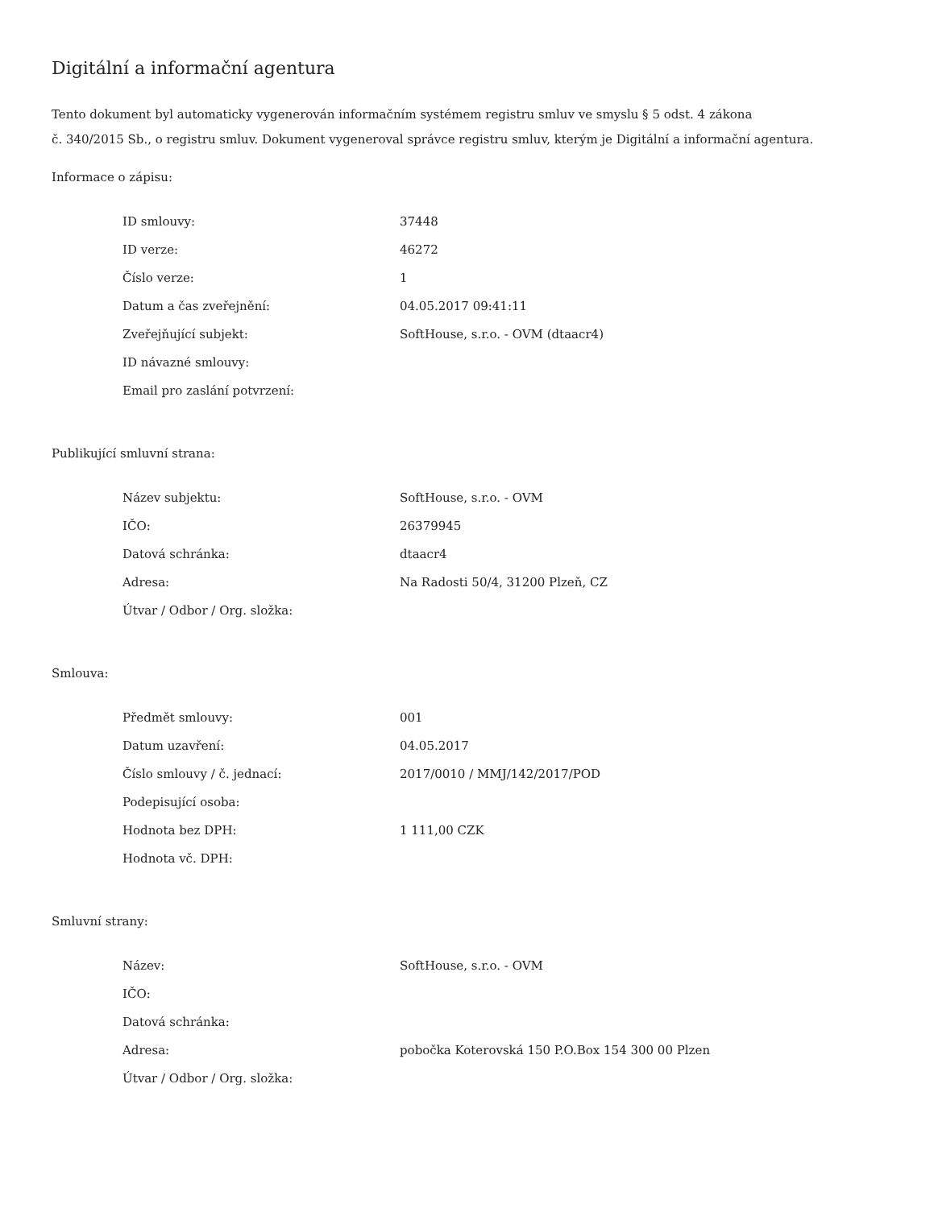Digitální a informační agentura
Tento dokument byl automaticky vygenerován informačním systémem registru smluv ve smyslu § 5 odst. 4 zákona
č. 340/2015 Sb., o registru smluv. Dokument vygeneroval správce registru smluv, kterým je Digitální a informační agentura.
Informace o zápisu:
| ID smlouvy: | 37448 |
| ID verze: | 46272 |
| Číslo verze: | 1 |
| Datum a čas zveřejnění: | 04.05.2017 09:41:11 |
| Zveřejňující subjekt: | SoftHouse, s.r.o. - OVM (dtaacr4) |
| ID návazné smlouvy: | |
| Email pro zaslání potvrzení: | |
Publikující smluvní strana:
| Název subjektu: | SoftHouse, s.r.o. - OVM |
| IČO: | 26379945 |
| Datová schránka: | dtaacr4 |
| Adresa: | Na Radosti 50/4, 31200 Plzeň, CZ |
| Útvar / Odbor / Org. složka: | |
Smlouva:
| Předmět smlouvy: | 001 |
| Datum uzavření: | 04.05.2017 |
| Číslo smlouvy / č. jednací: | 2017/0010 / MMJ/142/2017/POD |
| Podepisující osoba: | |
| Hodnota bez DPH: | 1 111,00 CZK |
| Hodnota vč. DPH: | |
Smluvní strany:
| Název: | SoftHouse, s.r.o. - OVM |
| IČO: | |
| Datová schránka: | |
| Adresa: | pobočka Koterovská 150 P.O.Box 154 300 00 Plzen |
| Útvar / Odbor / Org. složka: | |